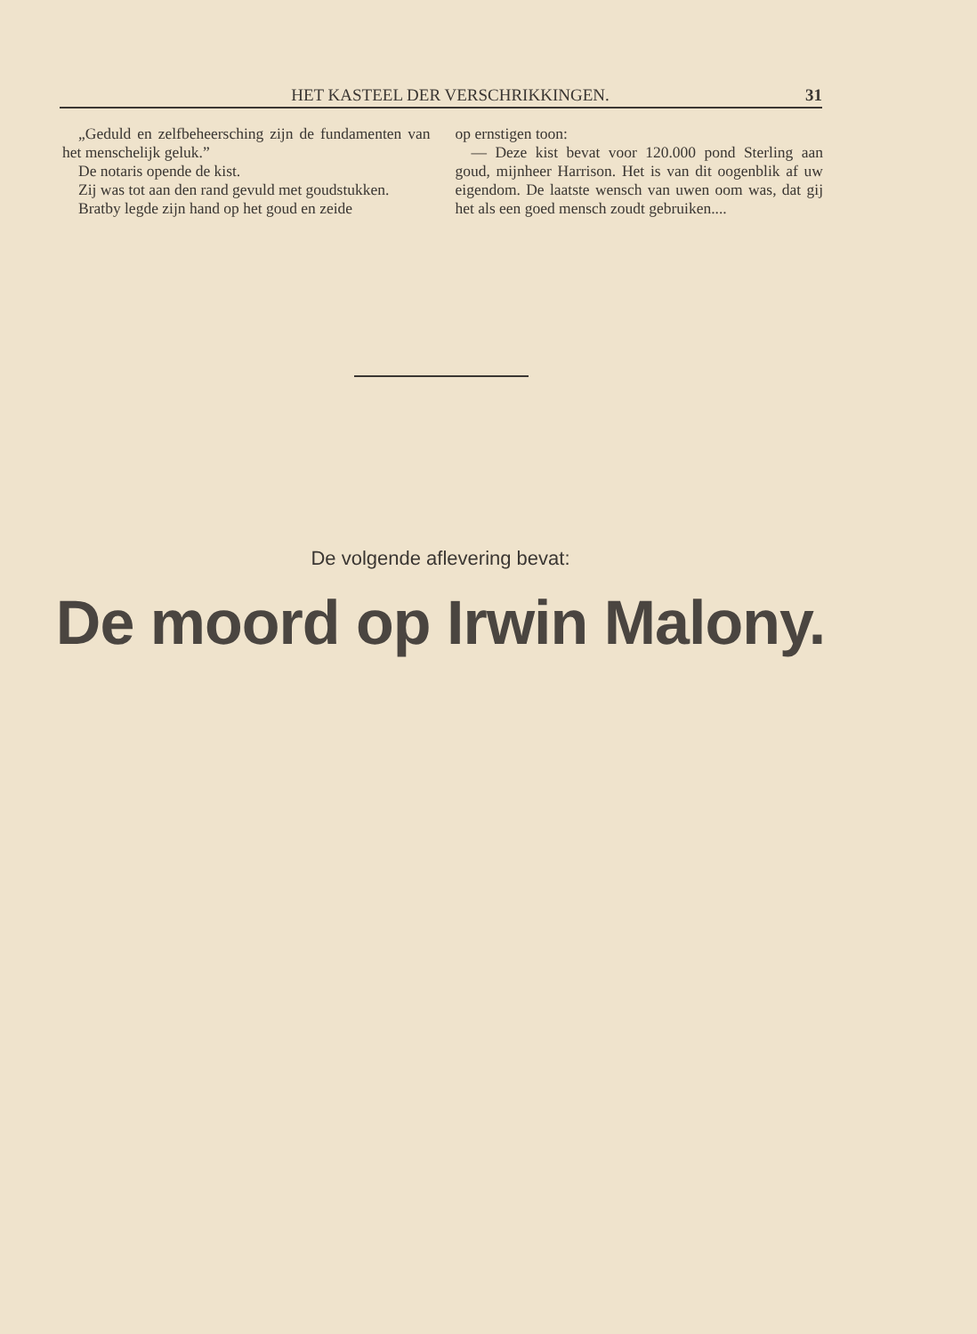HET KASTEEL DER VERSCHRIKKINGEN. 31
„Geduld en zelfbeheersching zijn de fundamenten van het menschelijk geluk.”
De notaris opende de kist.
Zij was tot aan den rand gevuld met goudstukken.
Bratby legde zijn hand op het goud en zeide
op ernstigen toon:
— Deze kist bevat voor 120.000 pond Sterling aan goud, mijnheer Harrison. Het is van dit oogenblik af uw eigendom. De laatste wensch van uwen oom was, dat gij het als een goed mensch zoudt gebruiken....
De volgende aflevering bevat:
De moord op Irwin Malony.